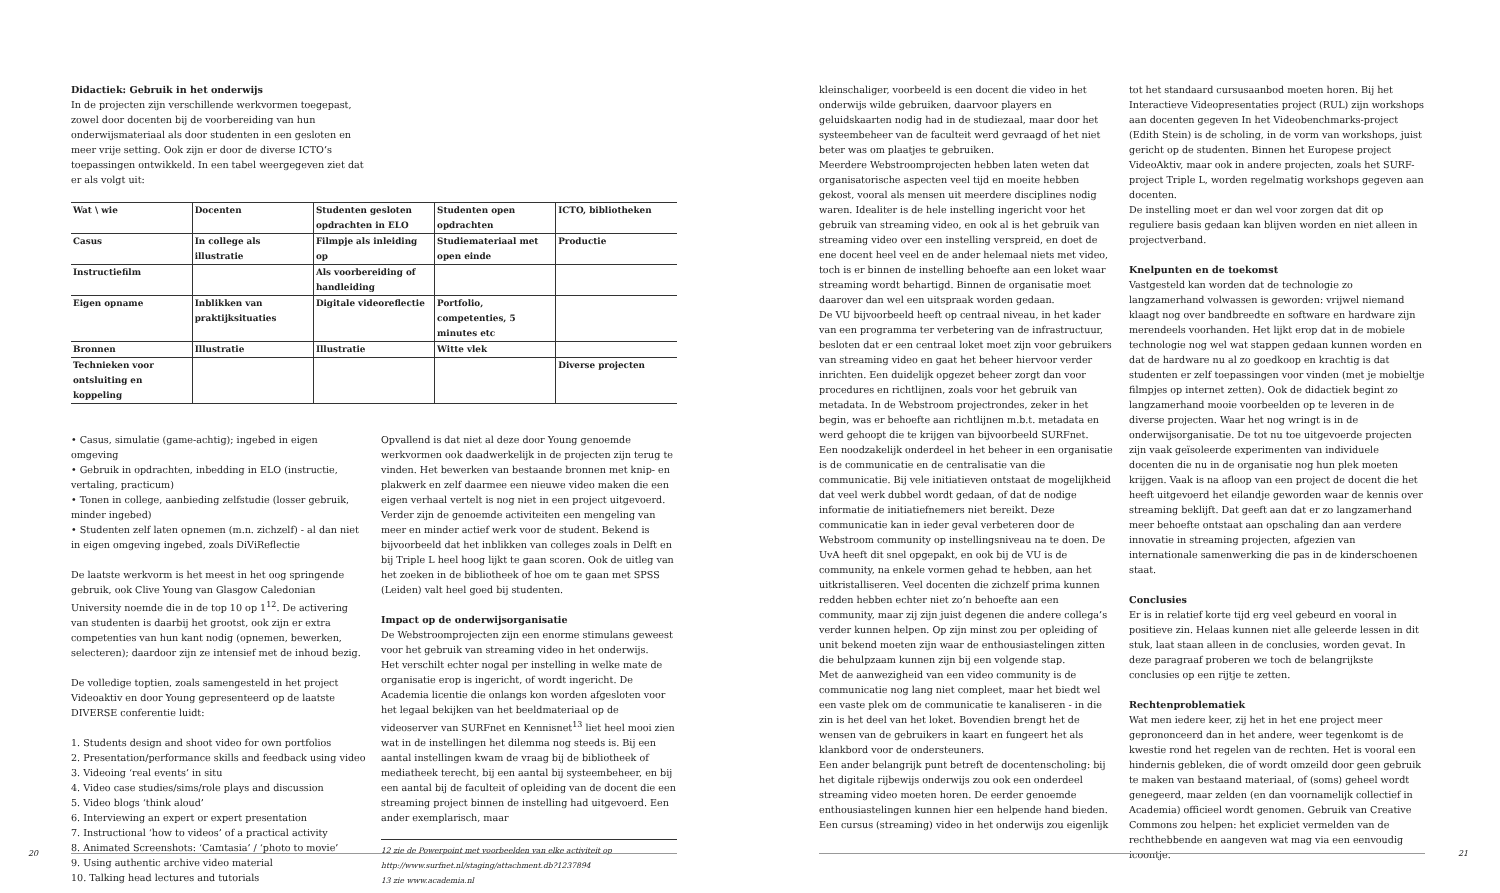Didactiek: Gebruik in het onderwijs
In de projecten zijn verschillende werkvormen toegepast, zowel door docenten bij de voorbereiding van hun onderwijsmateriaal als door studenten in een gesloten en meer vrije setting. Ook zijn er door de diverse ICTO’s toepassingen ontwikkeld. In een tabel weergegeven ziet dat er als volgt uit:
| Wat \ wie | Docenten | Studenten gesloten opdrachten in ELO | Studenten open opdrachten | ICTO, bibliotheken |
| Casus | In college als illustratie | Filmpje als inleiding op | Studiemateriaal met open einde | Productie |
| Instructiefilm | | Als voorbereiding of handleiding | | |
| Eigen opname | Inblikken van praktijksituaties | Digitale videoreflectie | Portfolio, competenties, 5 minutes etc | |
| Bronnen | Illustratie | Illustratie | Witte vlek | |
| Technieken voor ontsluiting en koppeling | | | | Diverse projecten |
• Casus, simulatie (game-achtig); ingebed in eigen omgeving
• Gebruik in opdrachten, inbedding in ELO (instructie, vertaling, practicum)
• Tonen in college, aanbieding zelfstudie (losser gebruik, minder ingebed)
• Studenten zelf laten opnemen (m.n. zichzelf) - al dan niet in eigen omgeving ingebed, zoals DiViReflectie
De laatste werkvorm is het meest in het oog springende gebruik, ook Clive Young van Glasgow Caledonian University noemde die in de top 10 op 1<sup>12</sup>. De activering van studenten is daarbij het grootst, ook zijn er extra competenties van hun kant nodig (opnemen, bewerken, selecteren); daardoor zijn ze intensief met de inhoud bezig.
De volledige toptien, zoals samengesteld in het project Videoaktiv en door Young gepresenteerd op de laatste DIVERSE conferentie luidt:
1. Students design and shoot video for own portfolios
2. Presentation/performance skills and feedback using video
3. Videoing ‘real events’ in situ
4. Video case studies/sims/role plays and discussion
5. Video blogs ‘think aloud’
6. Interviewing an expert or expert presentation
7. Instructional ‘how to videos’ of a practical activity
8. Animated Screenshots: ‘Camtasia’ / ‘photo to movie’
9. Using authentic archive video material
10. Talking head lectures and tutorials
Opvallend is dat niet al deze door Young genoemde werkvormen ook daadwerkelijk in de projecten zijn terug te vinden. Het bewerken van bestaande bronnen met knip- en plakwerk en zelf daarmee een nieuwe video maken die een eigen verhaal vertelt is nog niet in een project uitgevoerd. Verder zijn de genoemde activiteiten een mengeling van meer en minder actief werk voor de student. Bekend is bijvoorbeeld dat het inblikken van colleges zoals in Delft en bij Triple L heel hoog lijkt te gaan scoren. Ook de uitleg van het zoeken in de bibliotheek of hoe om te gaan met SPSS (Leiden) valt heel goed bij studenten.
Impact op de onderwijsorganisatie
De Webstroomprojecten zijn een enorme stimulans geweest voor het gebruik van streaming video in het onderwijs.
Het verschilt echter nogal per instelling in welke mate de organisatie erop is ingericht, of wordt ingericht. De Academia licentie die onlangs kon worden afgesloten voor het legaal bekijken van het beeldmateriaal op de videoserver van SURFnet en Kennisnet<sup>13</sup> liet heel mooi zien wat in de instellingen het dilemma nog steeds is. Bij een aantal instellingen kwam de vraag bij de bibliotheek of mediatheek terecht, bij een aantal bij systeembeheer, en bij een aantal bij de faculteit of opleiding van de docent die een streaming project binnen de instelling had uitgevoerd. Een ander exemplarisch, maar
12 zie de Powerpoint met voorbeelden van elke activiteit op http://www.surfnet.nl/staging/attachment.db?1237894
13 zie www.academia.nl
20
kleinschaliger, voorbeeld is een docent die video in het onderwijs wilde gebruiken, daarvoor players en geluidskaarten nodig had in de studiezaal, maar door het systeembeheer van de faculteit werd gevraagd of het niet beter was om plaatjes te gebruiken.
Meerdere Webstroomprojecten hebben laten weten dat organisatorische aspecten veel tijd en moeite hebben gekost, vooral als mensen uit meerdere disciplines nodig waren. Idealiter is de hele instelling ingericht voor het gebruik van streaming video, en ook al is het gebruik van streaming video over een instelling verspreid, en doet de ene docent heel veel en de ander helemaal niets met video, toch is er binnen de instelling behoefte aan een loket waar streaming wordt behartigd. Binnen de organisatie moet daarover dan wel een uitspraak worden gedaan.
De VU bijvoorbeeld heeft op centraal niveau, in het kader van een programma ter verbetering van de infrastructuur, besloten dat er een centraal loket moet zijn voor gebruikers van streaming video en gaat het beheer hiervoor verder inrichten. Een duidelijk opgezet beheer zorgt dan voor procedures en richtlijnen, zoals voor het gebruik van metadata. In de Webstroom projectrondes, zeker in het begin, was er behoefte aan richtlijnen m.b.t. metadata en werd gehoopt die te krijgen van bijvoorbeeld SURFnet.
Een noodzakelijk onderdeel in het beheer in een organisatie is de communicatie en de centralisatie van die communicatie. Bij vele initiatieven ontstaat de mogelijkheid dat veel werk dubbel wordt gedaan, of dat de nodige informatie de initiatiefnemers niet bereikt. Deze communicatie kan in ieder geval verbeteren door de Webstroom community op instellingsniveau na te doen. De UvA heeft dit snel opgepakt, en ook bij de VU is de community, na enkele vormen gehad te hebben, aan het uitkristalliseren. Veel docenten die zichzelf prima kunnen redden hebben echter niet zo’n behoefte aan een community, maar zij zijn juist degenen die andere collega’s verder kunnen helpen. Op zijn minst zou per opleiding of unit bekend moeten zijn waar de enthousiastelingen zitten die behulpzaam kunnen zijn bij een volgende stap.
Met de aanwezigheid van een video community is de communicatie nog lang niet compleet, maar het biedt wel een vaste plek om de communicatie te kanaliseren - in die zin is het deel van het loket. Bovendien brengt het de wensen van de gebruikers in kaart en fungeert het als klankbord voor de ondersteuners.
Een ander belangrijk punt betreft de docentenscholing: bij het digitale rijbewijs onderwijs zou ook een onderdeel streaming video moeten horen. De eerder genoemde enthousiastelingen kunnen hier een helpende hand bieden. Een cursus (streaming) video in het onderwijs zou eigenlijk
tot het standaard cursusaanbod moeten horen. Bij het Interactieve Videopresentaties project (RUL) zijn workshops aan docenten gegeven In het Videobenchmarks-project (Edith Stein) is de scholing, in de vorm van workshops, juist gericht op de studenten. Binnen het Europese project VideoAktiv, maar ook in andere projecten, zoals het SURF-project Triple L, worden regelmatig workshops gegeven aan docenten.
De instelling moet er dan wel voor zorgen dat dit op reguliere basis gedaan kan blijven worden en niet alleen in projectverband.
Knelpunten en de toekomst
Vastgesteld kan worden dat de technologie zo langzamerhand volwassen is geworden: vrijwel niemand klaagt nog over bandbreedte en software en hardware zijn merendeels voorhanden. Het lijkt erop dat in de mobiele technologie nog wel wat stappen gedaan kunnen worden en dat de hardware nu al zo goedkoop en krachtig is dat studenten er zelf toepassingen voor vinden (met je mobieltje filmpjes op internet zetten). Ook de didactiek begint zo langzamerhand mooie voorbeelden op te leveren in de diverse projecten. Waar het nog wringt is in de onderwijsorganisatie. De tot nu toe uitgevoerde projecten zijn vaak geïsoleerde experimenten van individuele docenten die nu in de organisatie nog hun plek moeten krijgen. Vaak is na afloop van een project de docent die het heeft uitgevoerd het eilandje geworden waar de kennis over streaming beklijft. Dat geeft aan dat er zo langzamerhand meer behoefte ontstaat aan opschaling dan aan verdere innovatie in streaming projecten, afgezien van internationale samenwerking die pas in de kinderschoenen staat.
Conclusies
Er is in relatief korte tijd erg veel gebeurd en vooral in positieve zin. Helaas kunnen niet alle geleerde lessen in dit stuk, laat staan alleen in de conclusies, worden gevat. In deze paragraaf proberen we toch de belangrijkste conclusies op een rijtje te zetten.
Rechtenproblematiek
Wat men iedere keer, zij het in het ene project meer geprononceerd dan in het andere, weer tegenkomt is de kwestie rond het regelen van de rechten. Het is vooral een hindernis gebleken, die of wordt omzeild door geen gebruik te maken van bestaand materiaal, of (soms) geheel wordt genegeerd, maar zelden (en dan voornamelijk collectief in Academia) officieel wordt genomen. Gebruik van Creative Commons zou helpen: het expliciet vermelden van de rechthebbende en aangeven wat mag via een eenvoudig icoontje.
21